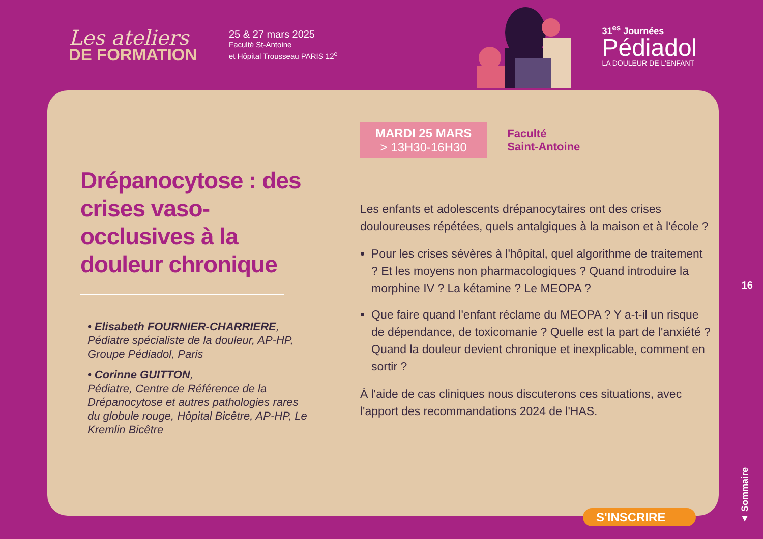Les ateliers
DE FORMATION
25 & 27 mars 2025
Faculté St-Antoine
et Hôpital Trousseau PARIS 12<sup>e</sup>
31<sup>es</sup> Journées
Pédiadol
LA DOULEUR DE L'ENFANT
Drépanocytose : des crises vaso-occlusives à la douleur chronique
• Elisabeth FOURNIER-CHARRIERE,
Pédiatre spécialiste de la douleur, AP-HP, Groupe Pédiadol, Paris
• Corinne GUITTON,
Pédiatre, Centre de Référence de la Drépanocytose et autres pathologies rares du globule rouge, Hôpital Bicêtre, AP-HP, Le Kremlin Bicêtre
MARDI 25 MARS
> 13H30-16H30
Faculté
Saint-Antoine
Les enfants et adolescents drépanocytaires ont des crises douloureuses répétées, quels antalgiques à la maison et à l'école ?
Pour les crises sévères à l'hôpital, quel algorithme de traitement ? Et les moyens non pharmacologiques ? Quand introduire la morphine IV ? La kétamine ? Le MEOPA ?
Que faire quand l'enfant réclame du MEOPA ? Y a-t-il un risque de dépendance, de toxicomanie ? Quelle est la part de l'anxiété ?
Quand la douleur devient chronique et inexplicable, comment en sortir ?
À l'aide de cas cliniques nous discuterons ces situations, avec l'apport des recommandations 2024 de l'HAS.
16
▲ Sommaire
S'INSCRIRE